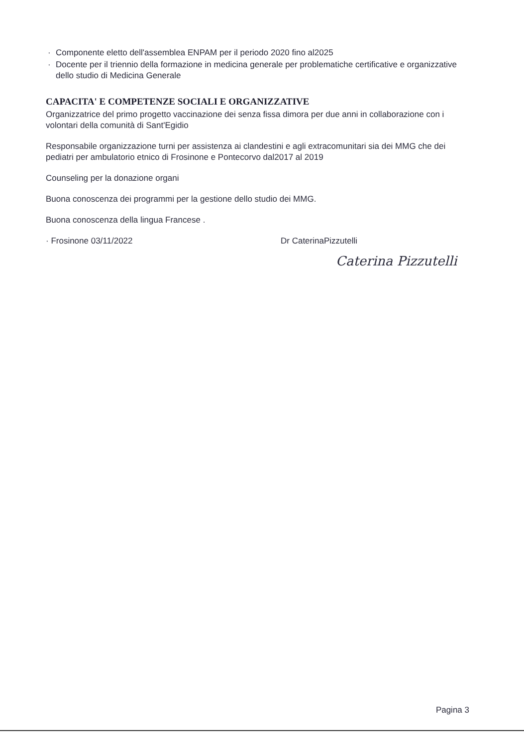· Componente eletto dell'assemblea ENPAM per il periodo 2020 fino al2025
· Docente per il triennio della formazione in medicina generale per problematiche certificative e organizzative dello studio di Medicina Generale
CAPACITA' E COMPETENZE SOCIALI E ORGANIZZATIVE
Organizzatrice del primo progetto vaccinazione dei senza fissa dimora per due anni in collaborazione con i volontari della comunità di Sant'Egidio
Responsabile organizzazione turni per assistenza ai clandestini e agli extracomunitari sia dei MMG che dei pediatri per ambulatorio etnico di Frosinone e Pontecorvo dal2017 al 2019
Counseling per la donazione organi
Buona conoscenza dei programmi per la gestione dello studio dei MMG.
Buona conoscenza della lingua Francese .
· Frosinone 03/11/2022 Dr CaterinaPizzutelli
Caterina Pizzutelli
Pagina 3